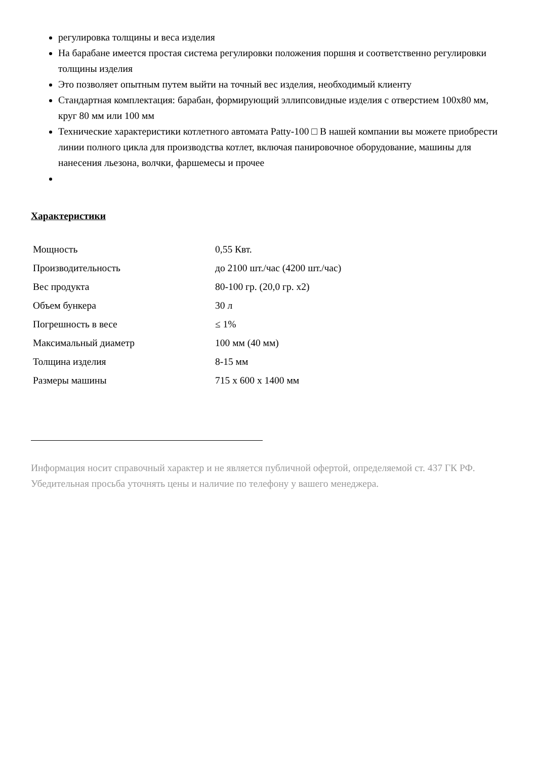регулировка толщины и веса изделия
На барабане имеется простая система регулировки положения поршня и соответственно регулировки толщины изделия
Это позволяет опытным путем выйти на точный вес изделия, необходимый клиенту
Стандартная комплектация: барабан, формирующий эллипсовидные изделия с отверстием 100x80 мм, круг 80 мм или 100 мм
Технические характеристики котлетного автомата Patty-100 □ В нашей компании вы можете приобрести линии полного цикла для производства котлет, включая панировочное оборудование, машины для нанесения льезона, волчки, фаршемесы и прочее
Характеристики
| Мощность | 0,55 Квт. |
| Производительность | до 2100 шт./час (4200 шт./час) |
| Вес продукта | 80-100 гр. (20,0 гр. х2) |
| Объем бункера | 30 л |
| Погрешность в весе | ≤ 1% |
| Максимальный диаметр | 100 мм (40 мм) |
| Толщина изделия | 8-15 мм |
| Размеры машины | 715 х 600 х 1400 мм |
Информация носит справочный характер и не является публичной офертой, определяемой ст. 437 ГК РФ. Убедительная просьба уточнять цены и наличие по телефону у вашего менеджера.